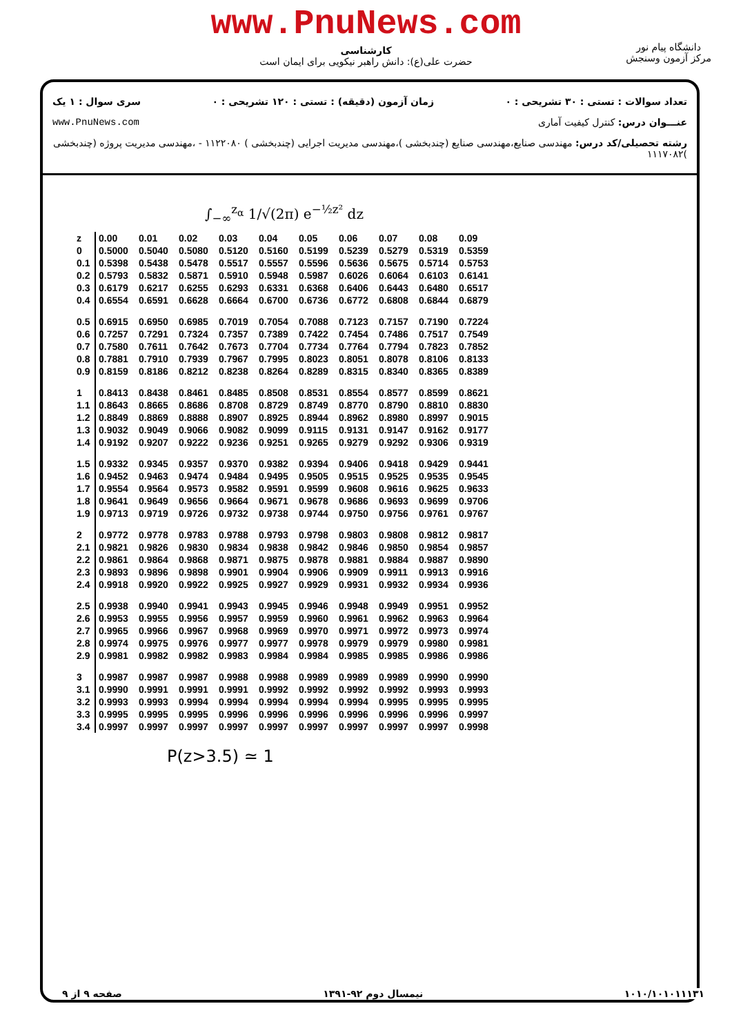www.PnuNews.com
کارشناسی
حضرت علی(ع): دانش راهبر نیکویی برای ایمان است
دانشگاه پیام نور
مرکز آزمون وسنجش
تعداد سوالات : تستی : ۳۰ تشریحی : ۰ زمان آزمون (دقیقه) : تستی : ۱۲۰ تشریحی : ۰ سری سوال : ۱ یک
عنـــوان درس: کنترل کیفیت آماری www.PnuNews.com
رشته تحصیلی/کد درس: مهندسی صنایع،مهندسی صنایع (چندبخشی )،مهندسی مدیریت اجرایی (چندبخشی ) ۱۱۲۲۰۸۰ - ،مهندسی مدیریت پروژه (چندبخشی )۱۱۱۷۰۸۲
∫<sub>−∞</sub><sup>z<sub>α</sub></sup> 1/√(2π) e<sup>−½z²</sup> dz
| z | 0.00 | 0.01 | 0.02 | 0.03 | 0.04 | 0.05 | 0.06 | 0.07 | 0.08 | 0.09 |
| --- | --- | --- | --- | --- | --- | --- | --- | --- | --- | --- |
| 0 | 0.5000 | 0.5040 | 0.5080 | 0.5120 | 0.5160 | 0.5199 | 0.5239 | 0.5279 | 0.5319 | 0.5359 |
| 0.1 | 0.5398 | 0.5438 | 0.5478 | 0.5517 | 0.5557 | 0.5596 | 0.5636 | 0.5675 | 0.5714 | 0.5753 |
| 0.2 | 0.5793 | 0.5832 | 0.5871 | 0.5910 | 0.5948 | 0.5987 | 0.6026 | 0.6064 | 0.6103 | 0.6141 |
| 0.3 | 0.6179 | 0.6217 | 0.6255 | 0.6293 | 0.6331 | 0.6368 | 0.6406 | 0.6443 | 0.6480 | 0.6517 |
| 0.4 | 0.6554 | 0.6591 | 0.6628 | 0.6664 | 0.6700 | 0.6736 | 0.6772 | 0.6808 | 0.6844 | 0.6879 |
| 0.5 | 0.6915 | 0.6950 | 0.6985 | 0.7019 | 0.7054 | 0.7088 | 0.7123 | 0.7157 | 0.7190 | 0.7224 |
| 0.6 | 0.7257 | 0.7291 | 0.7324 | 0.7357 | 0.7389 | 0.7422 | 0.7454 | 0.7486 | 0.7517 | 0.7549 |
| 0.7 | 0.7580 | 0.7611 | 0.7642 | 0.7673 | 0.7704 | 0.7734 | 0.7764 | 0.7794 | 0.7823 | 0.7852 |
| 0.8 | 0.7881 | 0.7910 | 0.7939 | 0.7967 | 0.7995 | 0.8023 | 0.8051 | 0.8078 | 0.8106 | 0.8133 |
| 0.9 | 0.8159 | 0.8186 | 0.8212 | 0.8238 | 0.8264 | 0.8289 | 0.8315 | 0.8340 | 0.8365 | 0.8389 |
| 1 | 0.8413 | 0.8438 | 0.8461 | 0.8485 | 0.8508 | 0.8531 | 0.8554 | 0.8577 | 0.8599 | 0.8621 |
| 1.1 | 0.8643 | 0.8665 | 0.8686 | 0.8708 | 0.8729 | 0.8749 | 0.8770 | 0.8790 | 0.8810 | 0.8830 |
| 1.2 | 0.8849 | 0.8869 | 0.8888 | 0.8907 | 0.8925 | 0.8944 | 0.8962 | 0.8980 | 0.8997 | 0.9015 |
| 1.3 | 0.9032 | 0.9049 | 0.9066 | 0.9082 | 0.9099 | 0.9115 | 0.9131 | 0.9147 | 0.9162 | 0.9177 |
| 1.4 | 0.9192 | 0.9207 | 0.9222 | 0.9236 | 0.9251 | 0.9265 | 0.9279 | 0.9292 | 0.9306 | 0.9319 |
| 1.5 | 0.9332 | 0.9345 | 0.9357 | 0.9370 | 0.9382 | 0.9394 | 0.9406 | 0.9418 | 0.9429 | 0.9441 |
| 1.6 | 0.9452 | 0.9463 | 0.9474 | 0.9484 | 0.9495 | 0.9505 | 0.9515 | 0.9525 | 0.9535 | 0.9545 |
| 1.7 | 0.9554 | 0.9564 | 0.9573 | 0.9582 | 0.9591 | 0.9599 | 0.9608 | 0.9616 | 0.9625 | 0.9633 |
| 1.8 | 0.9641 | 0.9649 | 0.9656 | 0.9664 | 0.9671 | 0.9678 | 0.9686 | 0.9693 | 0.9699 | 0.9706 |
| 1.9 | 0.9713 | 0.9719 | 0.9726 | 0.9732 | 0.9738 | 0.9744 | 0.9750 | 0.9756 | 0.9761 | 0.9767 |
| 2 | 0.9772 | 0.9778 | 0.9783 | 0.9788 | 0.9793 | 0.9798 | 0.9803 | 0.9808 | 0.9812 | 0.9817 |
| 2.1 | 0.9821 | 0.9826 | 0.9830 | 0.9834 | 0.9838 | 0.9842 | 0.9846 | 0.9850 | 0.9854 | 0.9857 |
| 2.2 | 0.9861 | 0.9864 | 0.9868 | 0.9871 | 0.9875 | 0.9878 | 0.9881 | 0.9884 | 0.9887 | 0.9890 |
| 2.3 | 0.9893 | 0.9896 | 0.9898 | 0.9901 | 0.9904 | 0.9906 | 0.9909 | 0.9911 | 0.9913 | 0.9916 |
| 2.4 | 0.9918 | 0.9920 | 0.9922 | 0.9925 | 0.9927 | 0.9929 | 0.9931 | 0.9932 | 0.9934 | 0.9936 |
| 2.5 | 0.9938 | 0.9940 | 0.9941 | 0.9943 | 0.9945 | 0.9946 | 0.9948 | 0.9949 | 0.9951 | 0.9952 |
| 2.6 | 0.9953 | 0.9955 | 0.9956 | 0.9957 | 0.9959 | 0.9960 | 0.9961 | 0.9962 | 0.9963 | 0.9964 |
| 2.7 | 0.9965 | 0.9966 | 0.9967 | 0.9968 | 0.9969 | 0.9970 | 0.9971 | 0.9972 | 0.9973 | 0.9974 |
| 2.8 | 0.9974 | 0.9975 | 0.9976 | 0.9977 | 0.9977 | 0.9978 | 0.9979 | 0.9979 | 0.9980 | 0.9981 |
| 2.9 | 0.9981 | 0.9982 | 0.9982 | 0.9983 | 0.9984 | 0.9984 | 0.9985 | 0.9985 | 0.9986 | 0.9986 |
| 3 | 0.9987 | 0.9987 | 0.9987 | 0.9988 | 0.9988 | 0.9989 | 0.9989 | 0.9989 | 0.9990 | 0.9990 |
| 3.1 | 0.9990 | 0.9991 | 0.9991 | 0.9991 | 0.9992 | 0.9992 | 0.9992 | 0.9992 | 0.9993 | 0.9993 |
| 3.2 | 0.9993 | 0.9993 | 0.9994 | 0.9994 | 0.9994 | 0.9994 | 0.9994 | 0.9995 | 0.9995 | 0.9995 |
| 3.3 | 0.9995 | 0.9995 | 0.9995 | 0.9996 | 0.9996 | 0.9996 | 0.9996 | 0.9996 | 0.9996 | 0.9997 |
| 3.4 | 0.9997 | 0.9997 | 0.9997 | 0.9997 | 0.9997 | 0.9997 | 0.9997 | 0.9997 | 0.9997 | 0.9998 |
P(z>3.5) ≃ 1
۱۰۱۰/۱۰۱۰۱۱۱۳۱ نیمسال دوم ۹۲-۱۳۹۱ صفحه ۹ از ۹